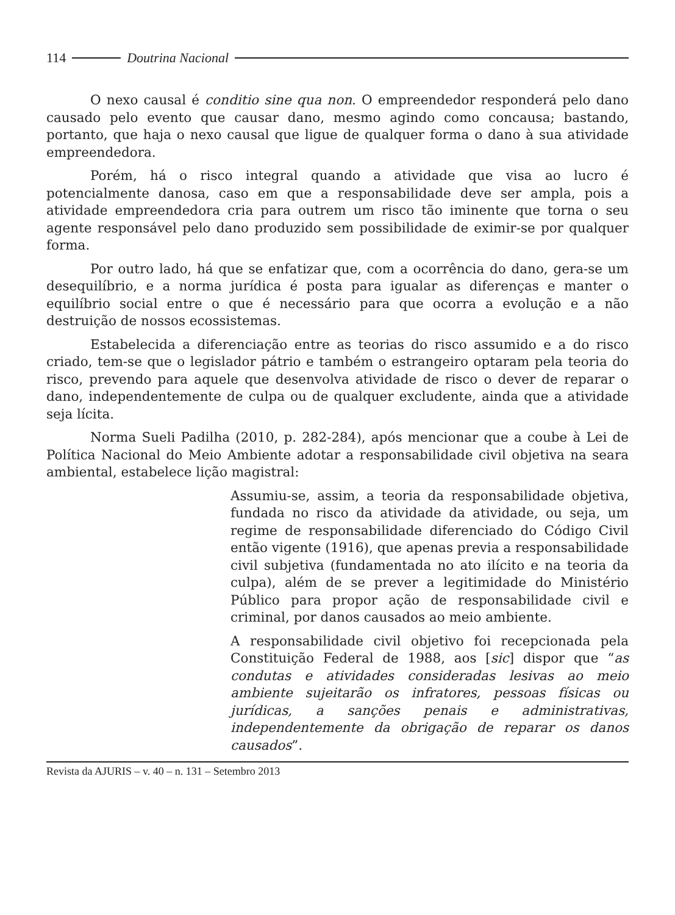114 Doutrina Nacional
O nexo causal é conditio sine qua non. O empreendedor responderá pelo dano causado pelo evento que causar dano, mesmo agindo como concausa; bastando, portanto, que haja o nexo causal que ligue de qualquer forma o dano à sua atividade empreendedora.
Porém, há o risco integral quando a atividade que visa ao lucro é potencialmente danosa, caso em que a responsabilidade deve ser ampla, pois a atividade empreendedora cria para outrem um risco tão iminente que torna o seu agente responsável pelo dano produzido sem possibilidade de eximir-se por qualquer forma.
Por outro lado, há que se enfatizar que, com a ocorrência do dano, gera-se um desequilíbrio, e a norma jurídica é posta para igualar as diferenças e manter o equilíbrio social entre o que é necessário para que ocorra a evolução e a não destruição de nossos ecossistemas.
Estabelecida a diferenciação entre as teorias do risco assumido e a do risco criado, tem-se que o legislador pátrio e também o estrangeiro optaram pela teoria do risco, prevendo para aquele que desenvolva atividade de risco o dever de reparar o dano, independentemente de culpa ou de qualquer excludente, ainda que a atividade seja lícita.
Norma Sueli Padilha (2010, p. 282-284), após mencionar que a coube à Lei de Política Nacional do Meio Ambiente adotar a responsabilidade civil objetiva na seara ambiental, estabelece lição magistral:
Assumiu-se, assim, a teoria da responsabilidade objetiva, fundada no risco da atividade da atividade, ou seja, um regime de responsabilidade diferenciado do Código Civil então vigente (1916), que apenas previa a responsabilidade civil subjetiva (fundamentada no ato ilícito e na teoria da culpa), além de se prever a legitimidade do Ministério Público para propor ação de responsabilidade civil e criminal, por danos causados ao meio ambiente.
A responsabilidade civil objetivo foi recepcionada pela Constituição Federal de 1988, aos [sic] dispor que “as condutas e atividades consideradas lesivas ao meio ambiente sujeitarão os infratores, pessoas físicas ou jurídicas, a sanções penais e administrativas, independentemente da obrigação de reparar os danos causados”.
Revista da AJURIS – v. 40 – n. 131 – Setembro 2013